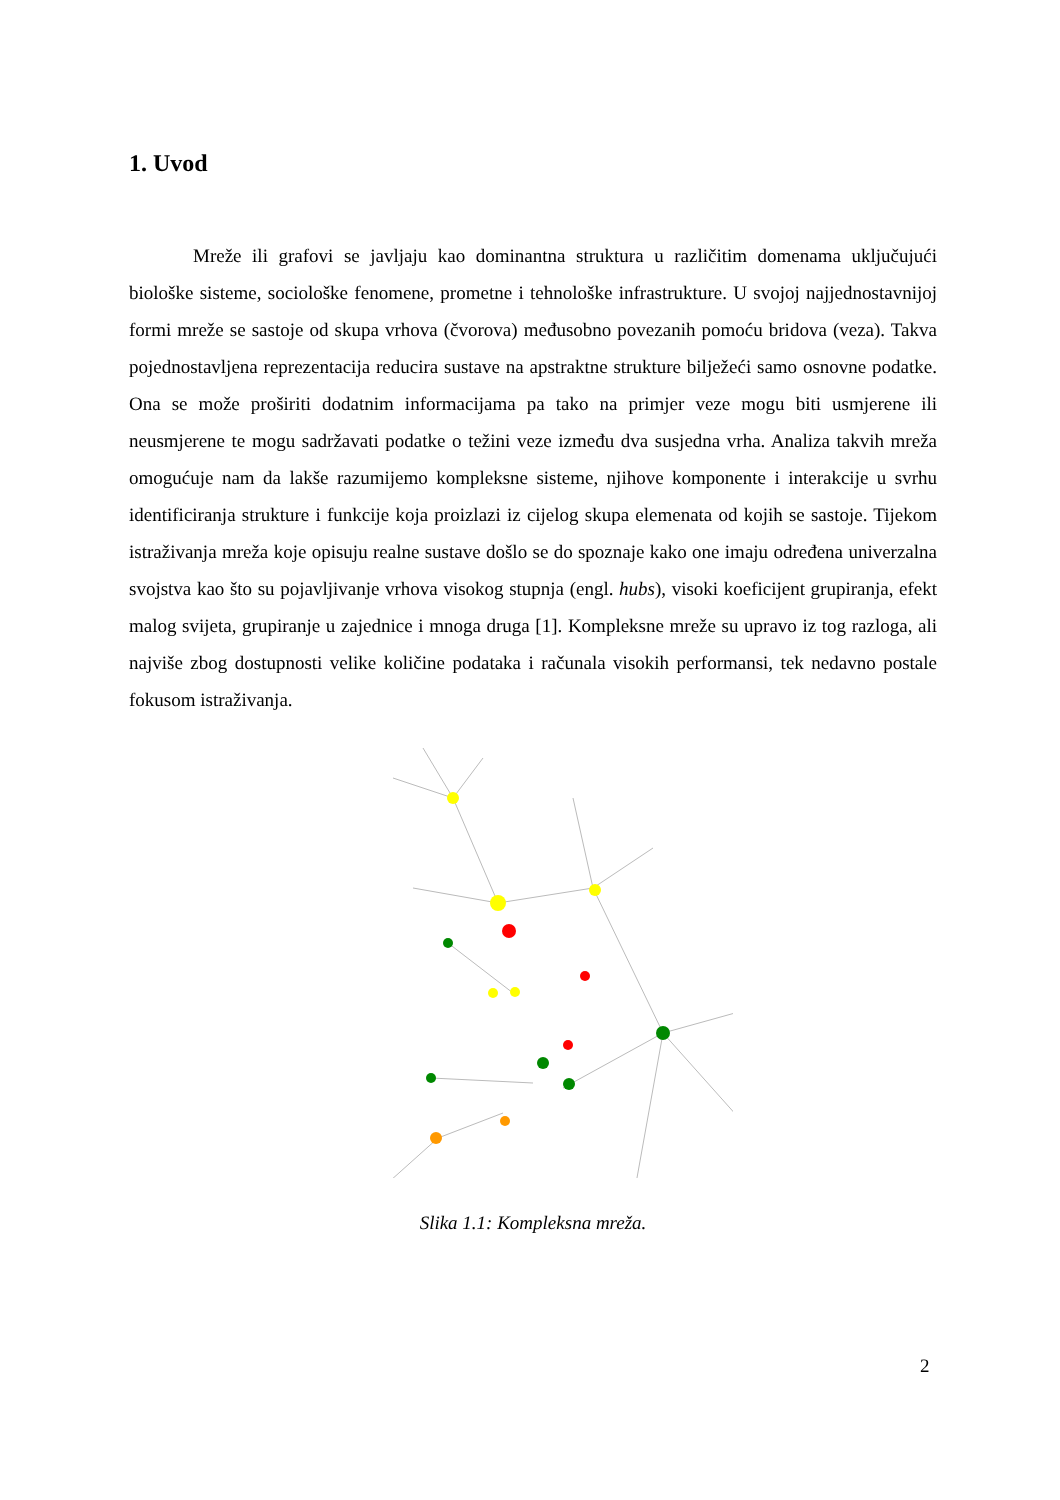1. Uvod
Mreže ili grafovi se javljaju kao dominantna struktura u različitim domenama uključujući biološke sisteme, sociološke fenomene, prometne i tehnološke infrastrukture. U svojoj najjednostavnijoj formi mreže se sastoje od skupa vrhova (čvorova) međusobno povezanih pomoću bridova (veza). Takva pojednostavljena reprezentacija reducira sustave na apstraktne strukture bilježeći samo osnovne podatke. Ona se može proširiti dodatnim informacijama pa tako na primjer veze mogu biti usmjerene ili neusmjerene te mogu sadržavati podatke o težini veze između dva susjedna vrha. Analiza takvih mreža omogućuje nam da lakše razumijemo kompleksne sisteme, njihove komponente i interakcije u svrhu identificiranja strukture i funkcije koja proizlazi iz cijelog skupa elemenata od kojih se sastoje. Tijekom istraživanja mreža koje opisuju realne sustave došlo se do spoznaje kako one imaju određena univerzalna svojstva kao što su pojavljivanje vrhova visokog stupnja (engl. hubs), visoki koeficijent grupiranja, efekt malog svijeta, grupiranje u zajednice i mnoga druga [1]. Kompleksne mreže su upravo iz tog razloga, ali najviše zbog dostupnosti velike količine podataka i računala visokih performansi, tek nedavno postale fokusom istraživanja.
Slika 1.1: Kompleksna mreža.
2